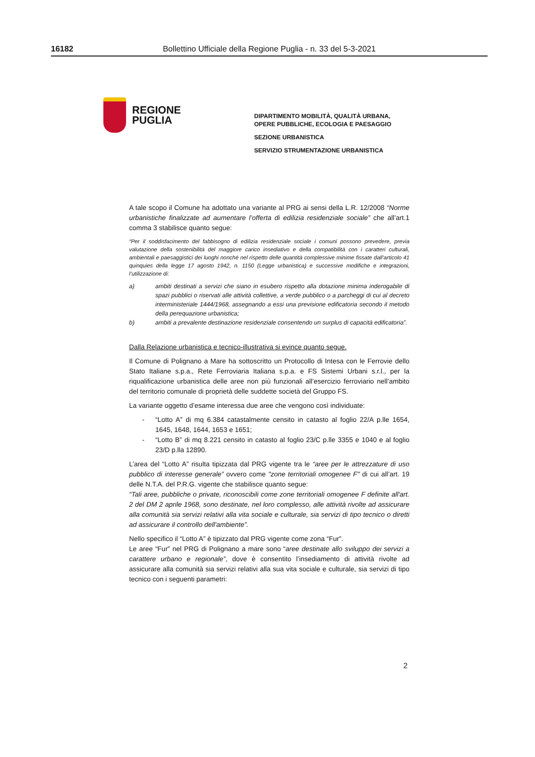16182 Bollettino Ufficiale della Regione Puglia - n. 33 del 5-3-2021
REGIONE
PUGLIA
DIPARTIMENTO MOBILITÀ, QUALITÀ URBANA,
OPERE PUBBLICHE, ECOLOGIA E PAESAGGIO
SEZIONE URBANISTICA
SERVIZIO STRUMENTAZIONE URBANISTICA
A tale scopo il Comune ha adottato una variante al PRG ai sensi della L.R. 12/2008 “Norme urbanistiche finalizzate ad aumentare l’offerta di edilizia residenziale sociale” che all’art.1 comma 3 stabilisce quanto segue:
“Per il soddisfacimento del fabbisogno di edilizia residenziale sociale i comuni possono prevedere, previa valutazione della sostenibilità del maggiore carico insediativo e della compatibilità con i caratteri culturali, ambientali e paesaggistici dei luoghi nonché nel rispetto delle quantità complessive minime fissate dall’articolo 41 quinquies della legge 17 agosto 1942, n. 1150 (Legge urbanistica) e successive modifiche e integrazioni, l’utilizzazione di:
a) ambiti destinati a servizi che siano in esubero rispetto alla dotazione minima inderogabile di spazi pubblici o riservati alle attività collettive, a verde pubblico o a parcheggi di cui al decreto interministeriale 1444/1968, assegnando a essi una previsione edificatoria secondo il metodo della perequazione urbanistica;
b) ambiti a prevalente destinazione residenziale consentendo un surplus di capacità edificatoria”.
Dalla Relazione urbanistica e tecnico-illustrativa si evince quanto segue.
Il Comune di Polignano a Mare ha sottoscritto un Protocollo di Intesa con le Ferrovie dello Stato Italiane s.p.a., Rete Ferroviaria Italiana s.p.a. e FS Sistemi Urbani s.r.l., per la riqualificazione urbanistica delle aree non più funzionali all’esercizio ferroviario nell’ambito del territorio comunale di proprietà delle suddette società del Gruppo FS.
La variante oggetto d’esame interessa due aree che vengono così individuate:
- “Lotto A” di mq 6.384 catastalmente censito in catasto al foglio 22/A p.lle 1654, 1645, 1648, 1644, 1653 e 1651;
- “Lotto B” di mq 8.221 censito in catasto al foglio 23/C p.lle 3355 e 1040 e al foglio 23/D p.lla 12890.
L’area del “Lotto A” risulta tipizzata dal PRG vigente tra le “aree per le attrezzature di uso pubblico di interesse generale” ovvero come "zone territoriali omogenee F" di cui all’art. 19 delle N.T.A. del P.R.G. vigente che stabilisce quanto segue:
“Tali aree, pubbliche o private, riconoscibili come zone territoriali omogenee F definite all'art. 2 del DM 2 aprile 1968, sono destinate, nel loro complesso, alle attività rivolte ad assicurare alla comunità sia servizi relativi alla vita sociale e culturale, sia servizi di tipo tecnico o diretti ad assicurare il controllo dell'ambiente”.
Nello specifico il “Lotto A” è tipizzato dal PRG vigente come zona “Fur”.
Le aree “Fur” nel PRG di Polignano a mare sono “aree destinate allo sviluppo dei servizi a carattere urbano e regionale”, dove è consentito l’insediamento di attività rivolte ad assicurare alla comunità sia servizi relativi alla sua vita sociale e culturale, sia servizi di tipo tecnico con i seguenti parametri:
2